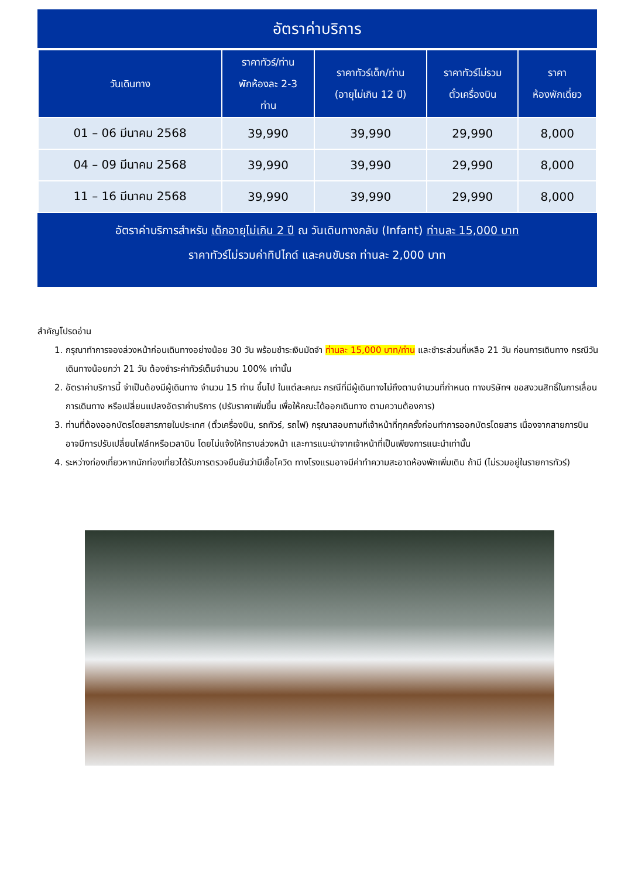อัตราค่าบริการ
| วันเดินทาง | ราคาทัวร์/ท่าน พักห้องละ 2-3 ท่าน | ราคาทัวร์เด็ก/ท่าน (อายุไม่เกิน 12 ปี) | ราคาทัวร์ไม่รวม ตั๋วเครื่องบิน | ราคา ห้องพักเดี่ยว |
| --- | --- | --- | --- | --- |
| 01 – 06 มีนาคม 2568 | 39,990 | 39,990 | 29,990 | 8,000 |
| 04 – 09 มีนาคม 2568 | 39,990 | 39,990 | 29,990 | 8,000 |
| 11 – 16 มีนาคม 2568 | 39,990 | 39,990 | 29,990 | 8,000 |
อัตราค่าบริการสำหรับ เด็กอายุไม่เกิน 2 ปี ณ วันเดินทางกลับ (Infant) ท่านละ 15,000 บาท
ราคาทัวร์ไม่รวมค่าทิปไกด์ และคนขับรถ ท่านละ 2,000 บาท
สำคัญโปรดอ่าน
1. กรุณาทำการจองล่วงหน้าก่อนเดินทางอย่างน้อย 30 วัน พร้อมชำระเงินมัดจำ ท่านละ 15,000 บาท/ท่าน และชำระส่วนที่เหลือ 21 วัน ก่อนการเดินทาง กรณีวันเดินทางน้อยกว่า 21 วัน ต้องชำระค่าทัวร์เต็มจำนวน 100% เท่านั้น
2. อัตราค่าบริการนี้ จำเป็นต้องมีผู้เดินทาง จำนวน 15 ท่าน ขึ้นไป ในแต่ละคณะ กรณีที่มีผู้เดินทางไม่ถึงตามจำนวนที่กำหนด ทางบริษัทฯ ขอสงวนสิทธิ์ในการเลื่อนการเดินทาง หรือเปลี่ยนแปลงอัตราค่าบริการ (ปรับราคาเพิ่มขึ้น เพื่อให้คณะได้ออกเดินทาง ตามความต้องการ)
3. ท่านที่ต้องออกบัตรโดยสารภายในประเทศ (ตั๋วเครื่องบิน, รถทัวร์, รถไฟ) กรุณาสอบถามที่เจ้าหน้าที่ทุกครั้งก่อนทำการออกบัตรโดยสาร เนื่องจากสายการบินอาจมีการปรับเปลี่ยนไฟล์ทหรือเวลาบิน โดยไม่แจ้งให้ทราบล่วงหน้า และการแนะนำจากเจ้าหน้าที่เป็นเพียงการแนะนำเท่านั้น
4. ระหว่างท่องเที่ยวหากนักท่องเที่ยวได้รับการตรวจยืนยันว่ามีเชื้อโควิด ทางโรงแรมอาจมีค่าทำความสะอาดห้องพักเพิ่มเติม ถ้ามี (ไม่รวมอยู่ในรายการทัวร์)